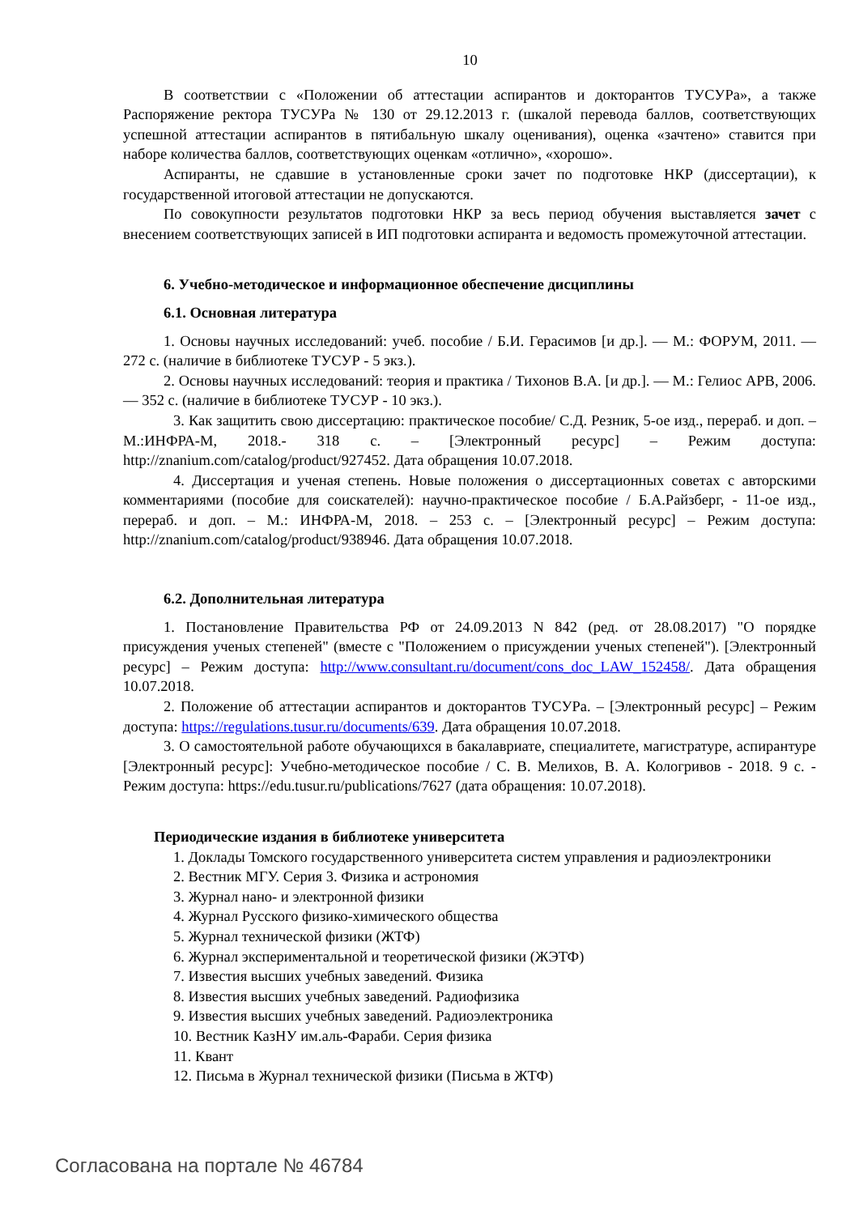10
В соответствии с «Положении об аттестации аспирантов и докторантов ТУСУРа», а также Распоряжение ректора ТУСУРа № 130 от 29.12.2013 г. (шкалой перевода баллов, соответствующих успешной аттестации аспирантов в пятибальную шкалу оценивания), оценка «зачтено» ставится при наборе количества баллов, соответствующих оценкам «отлично», «хорошо».
Аспиранты, не сдавшие в установленные сроки зачет по подготовке НКР (диссертации), к государственной итоговой аттестации не допускаются.
По совокупности результатов подготовки НКР за весь период обучения выставляется зачет с внесением соответствующих записей в ИП подготовки аспиранта и ведомость промежуточной аттестации.
6. Учебно-методическое и информационное обеспечение дисциплины
6.1. Основная литература
1. Основы научных исследований: учеб. пособие / Б.И. Герасимов [и др.]. — М.: ФОРУМ, 2011. — 272 с. (наличие в библиотеке ТУСУР - 5 экз.).
2. Основы научных исследований: теория и практика / Тихонов В.А. [и др.]. — М.: Гелиос АРВ, 2006. — 352 с. (наличие в библиотеке ТУСУР - 10 экз.).
3. Как защитить свою диссертацию: практическое пособие/ С.Д. Резник, 5-ое изд., перераб. и доп. – М.:ИНФРА-М, 2018.- 318 с. – [Электронный ресурс] – Режим доступа: http://znanium.com/catalog/product/927452. Дата обращения 10.07.2018.
4. Диссертация и ученая степень. Новые положения о диссертационных советах с авторскими комментариями (пособие для соискателей): научно-практическое пособие / Б.А.Райзберг, - 11-ое изд., перераб. и доп. – М.: ИНФРА-М, 2018. – 253 с. – [Электронный ресурс] – Режим доступа: http://znanium.com/catalog/product/938946. Дата обращения 10.07.2018.
6.2. Дополнительная литература
1. Постановление Правительства РФ от 24.09.2013 N 842 (ред. от 28.08.2017) "О порядке присуждения ученых степеней" (вместе с "Положением о присуждении ученых степеней"). [Электронный ресурс] – Режим доступа: http://www.consultant.ru/document/cons_doc_LAW_152458/. Дата обращения 10.07.2018.
2. Положение об аттестации аспирантов и докторантов ТУСУРа. – [Электронный ресурс] – Режим доступа: https://regulations.tusur.ru/documents/639. Дата обращения 10.07.2018.
3. О самостоятельной работе обучающихся в бакалавриате, специалитете, магистратуре, аспирантуре [Электронный ресурс]: Учебно-методическое пособие / С. В. Мелихов, В. А. Кологривов - 2018. 9 с. - Режим доступа: https://edu.tusur.ru/publications/7627 (дата обращения: 10.07.2018).
Периодические издания в библиотеке университета
1. Доклады Томского государственного университета систем управления и радиоэлектроники
2. Вестник МГУ. Серия 3. Физика и астрономия
3. Журнал нано- и электронной физики
4. Журнал Русского физико-химического общества
5. Журнал технической физики (ЖТФ)
6. Журнал экспериментальной и теоретической физики (ЖЭТФ)
7. Известия высших учебных заведений. Физика
8. Известия высших учебных заведений. Радиофизика
9. Известия высших учебных заведений. Радиоэлектроника
10. Вестник КазНУ им.аль-Фараби. Серия физика
11. Квант
12. Письма в Журнал технической физики (Письма в ЖТФ)
Согласована на портале № 46784